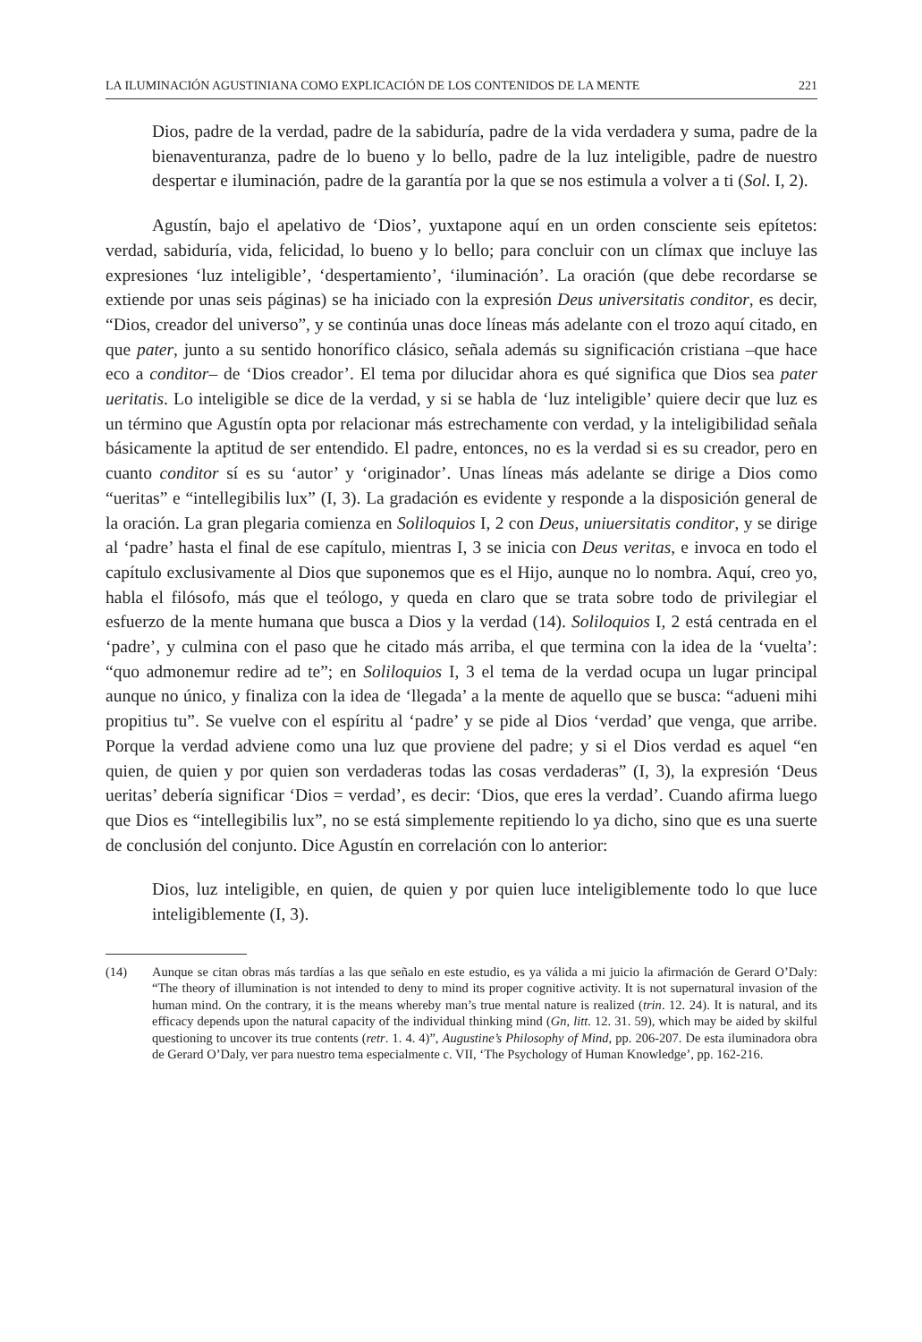LA ILUMINACIÓN AGUSTINIANA COMO EXPLICACIÓN DE LOS CONTENIDOS DE LA MENTE 221
Dios, padre de la verdad, padre de la sabiduría, padre de la vida verdadera y suma, padre de la bienaventuranza, padre de lo bueno y lo bello, padre de la luz inteligible, padre de nuestro despertar e iluminación, padre de la garantía por la que se nos estimula a volver a ti (Sol. I, 2).
Agustín, bajo el apelativo de ‘Dios’, yuxtapone aquí en un orden consciente seis epítetos: verdad, sabiduría, vida, felicidad, lo bueno y lo bello; para concluir con un clímax que incluye las expresiones ‘luz inteligible’, ‘despertamiento’, ‘iluminación’. La oración (que debe recordarse se extiende por unas seis páginas) se ha iniciado con la expresión Deus universitatis conditor, es decir, “Dios, creador del universo”, y se continúa unas doce líneas más adelante con el trozo aquí citado, en que pater, junto a su sentido honorífico clásico, señala además su significación cristiana –que hace eco a conditor– de ‘Dios creador’. El tema por dilucidar ahora es qué significa que Dios sea pater ueritatis. Lo inteligible se dice de la verdad, y si se habla de ‘luz inteligible’ quiere decir que luz es un término que Agustín opta por relacionar más estrechamente con verdad, y la inteligibilidad señala básicamente la aptitud de ser entendido. El padre, entonces, no es la verdad si es su creador, pero en cuanto conditor sí es su ‘autor’ y ‘originador’. Unas líneas más adelante se dirige a Dios como “ueritas” e “intellegibilis lux” (I, 3). La gradación es evidente y responde a la disposición general de la oración. La gran plegaria comienza en Soliloquios I, 2 con Deus, uniuersitatis conditor, y se dirige al ‘padre’ hasta el final de ese capítulo, mientras I, 3 se inicia con Deus veritas, e invoca en todo el capítulo exclusivamente al Dios que suponemos que es el Hijo, aunque no lo nombra. Aquí, creo yo, habla el filósofo, más que el teólogo, y queda en claro que se trata sobre todo de privilegiar el esfuerzo de la mente humana que busca a Dios y la verdad (14). Soliloquios I, 2 está centrada en el ‘padre’, y culmina con el paso que he citado más arriba, el que termina con la idea de la ‘vuelta’: “quo admonemur redire ad te”; en Soliloquios I, 3 el tema de la verdad ocupa un lugar principal aunque no único, y finaliza con la idea de ‘llegada’ a la mente de aquello que se busca: “adueni mihi propitius tu”. Se vuelve con el espíritu al ‘padre’ y se pide al Dios ‘verdad’ que venga, que arribe. Porque la verdad adviene como una luz que proviene del padre; y si el Dios verdad es aquel “en quien, de quien y por quien son verdaderas todas las cosas verdaderas” (I, 3), la expresión ‘Deus ueritas’ debería significar ‘Dios = verdad’, es decir: ‘Dios, que eres la verdad’. Cuando afirma luego que Dios es “intellegibilis lux”, no se está simplemente repitiendo lo ya dicho, sino que es una suerte de conclusión del conjunto. Dice Agustín en correlación con lo anterior:
Dios, luz inteligible, en quien, de quien y por quien luce inteligiblemente todo lo que luce inteligiblemente (I, 3).
(14) Aunque se citan obras más tardías a las que señalo en este estudio, es ya válida a mi juicio la afirmación de Gerard O’Daly: “The theory of illumination is not intended to deny to mind its proper cognitive activity. It is not supernatural invasion of the human mind. On the contrary, it is the means whereby man’s true mental nature is realized (trin. 12. 24). It is natural, and its efficacy depends upon the natural capacity of the individual thinking mind (Gn, litt. 12. 31. 59), which may be aided by skilful questioning to uncover its true contents (retr. 1. 4. 4)”, Augustine’s Philosophy of Mind, pp. 206-207. De esta iluminadora obra de Gerard O’Daly, ver para nuestro tema especialmente c. VII, ‘The Psychology of Human Knowledge’, pp. 162-216.